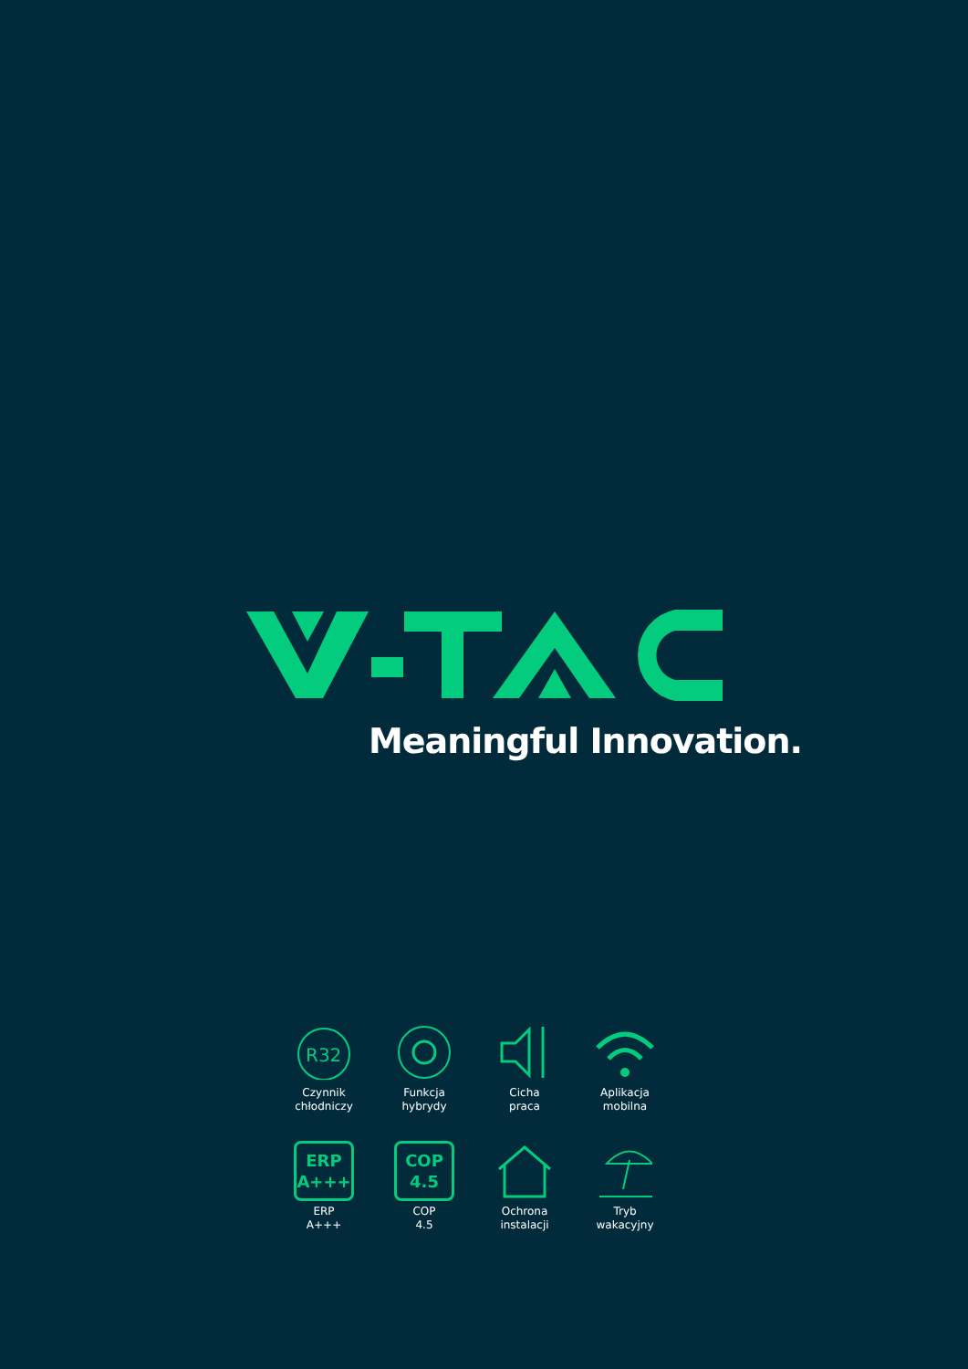Meaningful Innovation.
R32
Czynnik
chłodniczy
Funkcja
hybrydy
Cicha
praca
Aplikacja
mobilna
ERP
A+++
ERP
A+++
COP
4.5
COP
4.5
Ochrona
instalacji
Tryb
wakacyjny